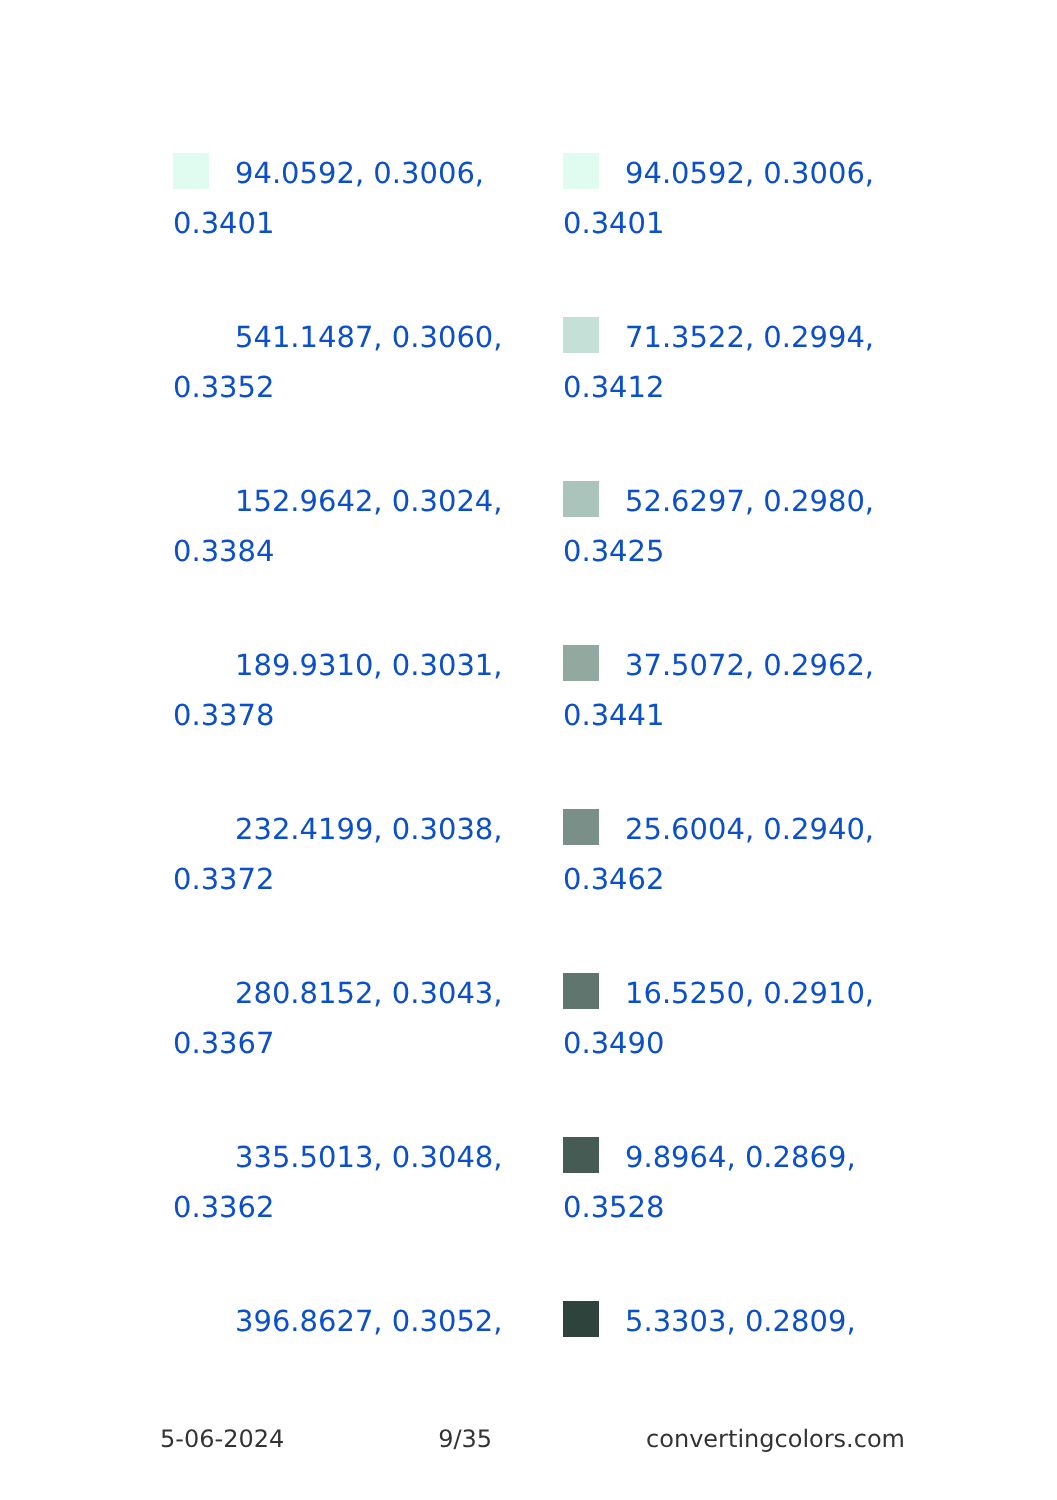94.0592, 0.3006,
0.3401
94.0592, 0.3006,
0.3401
541.1487, 0.3060,
0.3352
71.3522, 0.2994,
0.3412
152.9642, 0.3024,
0.3384
52.6297, 0.2980,
0.3425
189.9310, 0.3031,
0.3378
37.5072, 0.2962,
0.3441
232.4199, 0.3038,
0.3372
25.6004, 0.2940,
0.3462
280.8152, 0.3043,
0.3367
16.5250, 0.2910,
0.3490
335.5013, 0.3048,
0.3362
9.8964, 0.2869,
0.3528
396.8627, 0.3052,
5.3303, 0.2809,
5-06-2024 9/35 convertingcolors.com